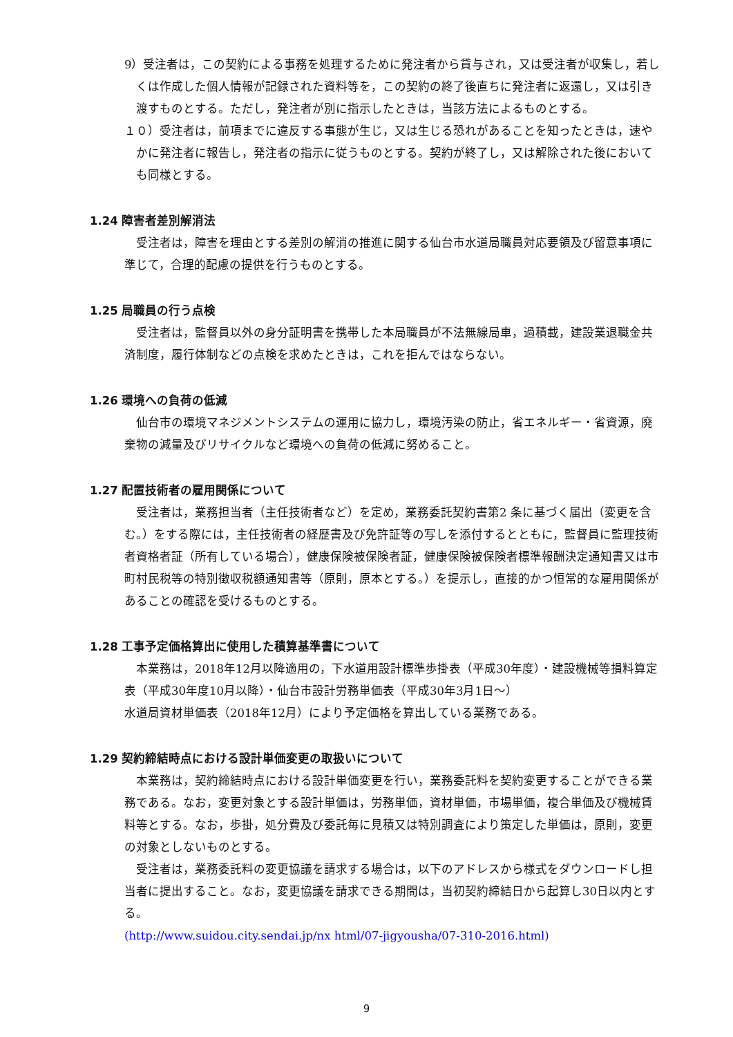9）受注者は，この契約による事務を処理するために発注者から貸与され，又は受注者が収集し，若しくは作成した個人情報が記録された資料等を，この契約の終了後直ちに発注者に返還し，又は引き渡すものとする。ただし，発注者が別に指示したときは，当該方法によるものとする。
１０）受注者は，前項までに違反する事態が生じ，又は生じる恐れがあることを知ったときは，速やかに発注者に報告し，発注者の指示に従うものとする。契約が終了し，又は解除された後においても同様とする。
1.24 障害者差別解消法
　受注者は，障害を理由とする差別の解消の推進に関する仙台市水道局職員対応要領及び留意事項に準じて，合理的配慮の提供を行うものとする。
1.25 局職員の行う点検
　受注者は，監督員以外の身分証明書を携帯した本局職員が不法無線局車，過積載，建設業退職金共済制度，履行体制などの点検を求めたときは，これを拒んではならない。
1.26 環境への負荷の低減
　仙台市の環境マネジメントシステムの運用に協力し，環境汚染の防止，省エネルギー・省資源，廃棄物の減量及びリサイクルなど環境への負荷の低減に努めること。
1.27 配置技術者の雇用関係について
　受注者は，業務担当者（主任技術者など）を定め，業務委託契約書第2 条に基づく届出（変更を含む。）をする際には，主任技術者の経歴書及び免許証等の写しを添付するとともに，監督員に監理技術者資格者証（所有している場合），健康保険被保険者証，健康保険被保険者標準報酬決定通知書又は市町村民税等の特別徴収税額通知書等（原則，原本とする。）を提示し，直接的かつ恒常的な雇用関係があることの確認を受けるものとする。
1.28 工事予定価格算出に使用した積算基準書について
　本業務は，2018年12月以降適用の，下水道用設計標準歩掛表（平成30年度）・建設機械等損料算定表（平成30年度10月以降）・仙台市設計労務単価表（平成30年3月1日～）
水道局資材単価表（2018年12月）により予定価格を算出している業務である。
1.29 契約締結時点における設計単価変更の取扱いについて
　本業務は，契約締結時点における設計単価変更を行い，業務委託料を契約変更することができる業務である。なお，変更対象とする設計単価は，労務単価，資材単価，市場単価，複合単価及び機械賃料等とする。なお，歩掛，処分費及び委託毎に見積又は特別調査により策定した単価は，原則，変更の対象としないものとする。
　受注者は，業務委託料の変更協議を請求する場合は，以下のアドレスから様式をダウンロードし担当者に提出すること。なお，変更協議を請求できる期間は，当初契約締結日から起算し30日以内とする。
(http://www.suidou.city.sendai.jp/nx html/07-jigyousha/07-310-2016.html)
9